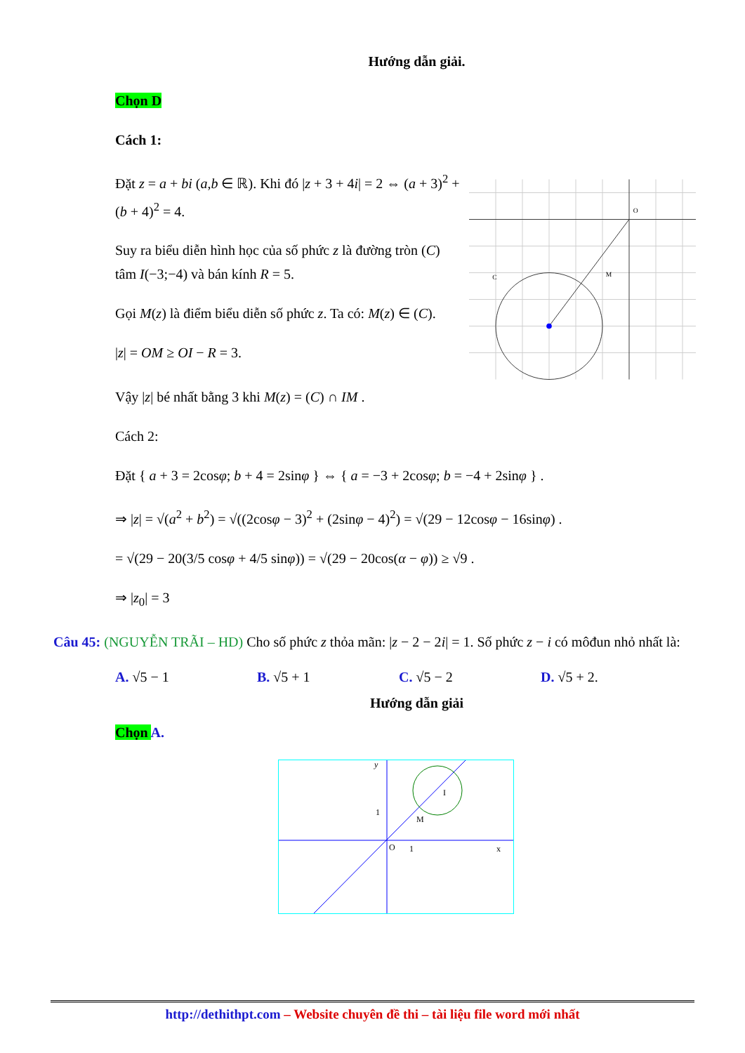Hướng dẫn giải.
Chọn D
Cách 1:
Đặt z = a + bi (a,b ∈ ℝ). Khi đó |z + 3 + 4i| = 2 ⇔ (a + 3)<sup>2</sup> + (b + 4)<sup>2</sup> = 4.
Suy ra biểu diễn hình học của số phức z là đường tròn (C) tâm I(−3;−4) và bán kính R = 5.
Gọi M(z) là điểm biểu diễn số phức z. Ta có: M(z) ∈ (C).
|z| = OM ≥ OI − R = 3.
C
M
O
Vậy |z| bé nhất bằng 3 khi M(z) = (C) ∩ IM .
Cách 2:
Đặt { a + 3 = 2cosφ; b + 4 = 2sinφ } ⇔ { a = −3 + 2cosφ; b = −4 + 2sinφ } .
⇒ |z| = √(a<sup>2</sup> + b<sup>2</sup>) = √((2cosφ − 3)<sup>2</sup> + (2sinφ − 4)<sup>2</sup>) = √(29 − 12cosφ − 16sinφ) .
= √(29 − 20(3/5 cosφ + 4/5 sinφ)) = √(29 − 20cos(α − φ)) ≥ √9 .
⇒ |z<sub>0</sub>| = 3
Câu 45: (NGUYỄN TRÃI – HD) Cho số phức z thỏa mãn: |z − 2 − 2i| = 1. Số phức z − i có môđun nhỏ nhất là:
A. √5 − 1 B. √5 + 1 C. √5 − 2 D. √5 + 2.
Hướng dẫn giải
Chọn A.
y
1
O
1
x
M
I
http://dethithpt.com – Website chuyên đề thi – tài liệu file word mới nhất